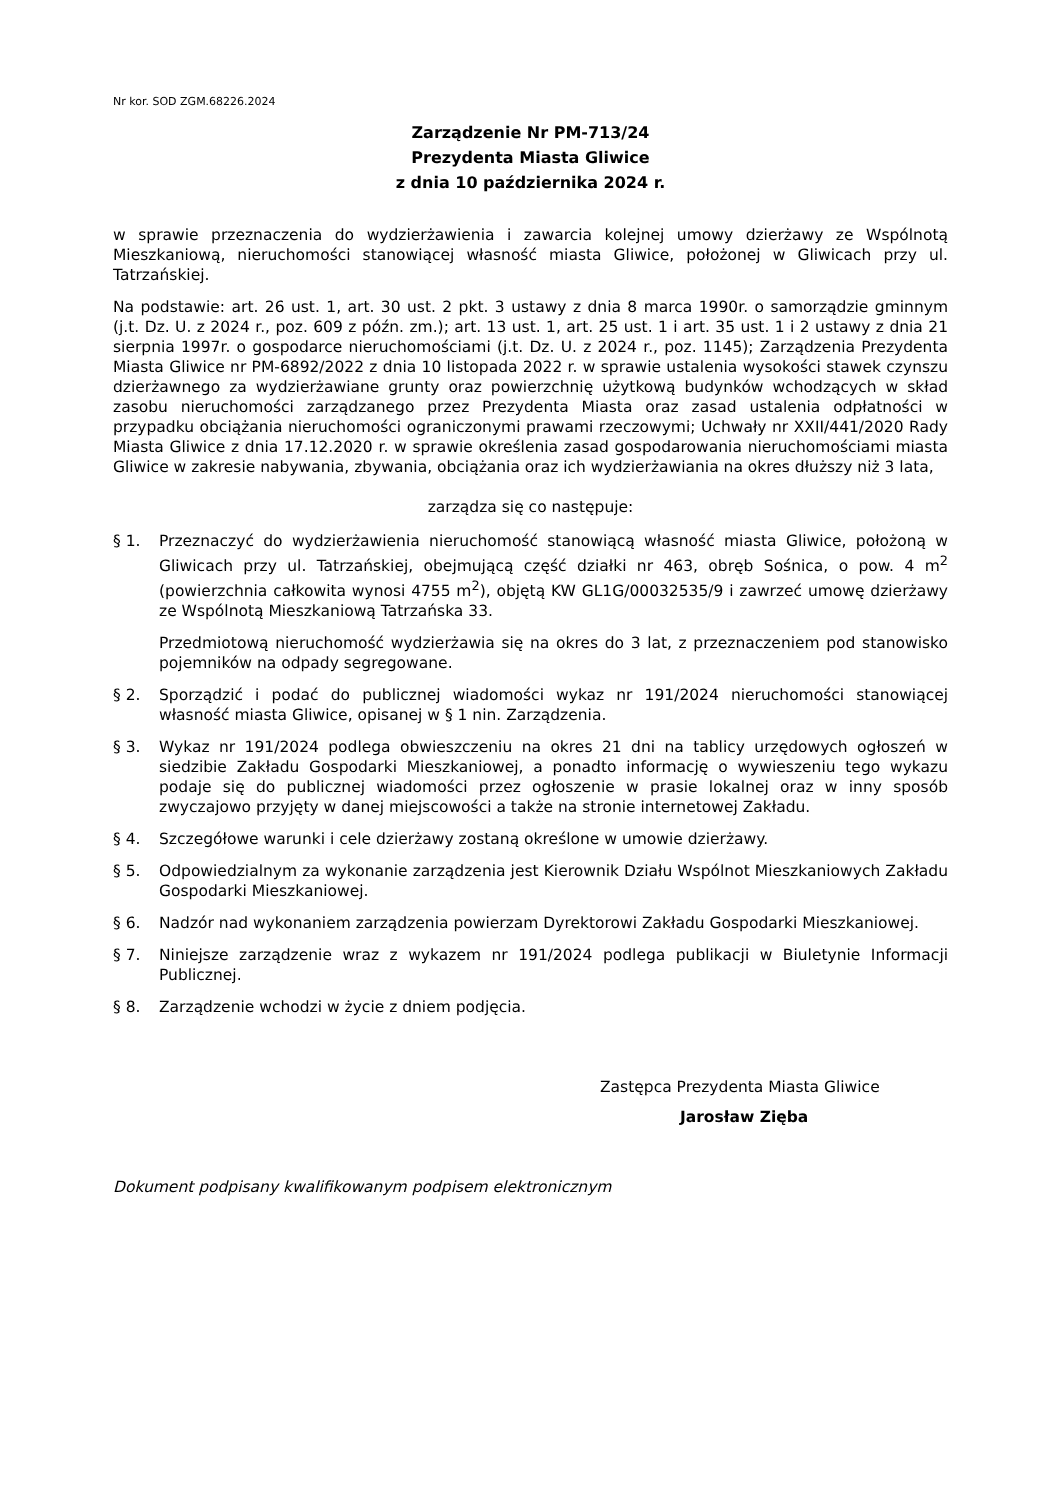Nr kor. SOD ZGM.68226.2024
Zarządzenie Nr PM-713/24
Prezydenta Miasta Gliwice
z dnia 10 października 2024 r.
w sprawie przeznaczenia do wydzierżawienia i zawarcia kolejnej umowy dzierżawy ze Wspólnotą Mieszkaniową, nieruchomości stanowiącej własność miasta Gliwice, położonej w Gliwicach przy ul. Tatrzańskiej.
Na podstawie: art. 26 ust. 1, art. 30 ust. 2 pkt. 3 ustawy z dnia 8 marca 1990r. o samorządzie gminnym (j.t. Dz. U. z 2024 r., poz. 609 z późn. zm.); art. 13 ust. 1, art. 25 ust. 1 i art. 35 ust. 1 i 2 ustawy z dnia 21 sierpnia 1997r. o gospodarce nieruchomościami (j.t. Dz. U. z 2024 r., poz. 1145); Zarządzenia Prezydenta Miasta Gliwice nr PM-6892/2022 z dnia 10 listopada 2022 r. w sprawie ustalenia wysokości stawek czynszu dzierżawnego za wydzierżawiane grunty oraz powierzchnię użytkową budynków wchodzących w skład zasobu nieruchomości zarządzanego przez Prezydenta Miasta oraz zasad ustalenia odpłatności w przypadku obciążania nieruchomości ograniczonymi prawami rzeczowymi; Uchwały nr XXII/441/2020 Rady Miasta Gliwice z dnia 17.12.2020 r. w sprawie określenia zasad gospodarowania nieruchomościami miasta Gliwice w zakresie nabywania, zbywania, obciążania oraz ich wydzierżawiania na okres dłuższy niż 3 lata,
zarządza się co następuje:
§ 1. Przeznaczyć do wydzierżawienia nieruchomość stanowiącą własność miasta Gliwice, położoną w Gliwicach przy ul. Tatrzańskiej, obejmującą część działki nr 463, obręb Sośnica, o pow. 4 m<sup>2</sup> (powierzchnia całkowita wynosi 4755 m<sup>2</sup>), objętą KW GL1G/00032535/9 i zawrzeć umowę dzierżawy ze Wspólnotą Mieszkaniową Tatrzańska 33.
Przedmiotową nieruchomość wydzierżawia się na okres do 3 lat, z przeznaczeniem pod stanowisko pojemników na odpady segregowane.
§ 2. Sporządzić i podać do publicznej wiadomości wykaz nr 191/2024 nieruchomości stanowiącej własność miasta Gliwice, opisanej w § 1 nin. Zarządzenia.
§ 3. Wykaz nr 191/2024 podlega obwieszczeniu na okres 21 dni na tablicy urzędowych ogłoszeń w siedzibie Zakładu Gospodarki Mieszkaniowej, a ponadto informację o wywieszeniu tego wykazu podaje się do publicznej wiadomości przez ogłoszenie w prasie lokalnej oraz w inny sposób zwyczajowo przyjęty w danej miejscowości a także na stronie internetowej Zakładu.
§ 4. Szczegółowe warunki i cele dzierżawy zostaną określone w umowie dzierżawy.
§ 5. Odpowiedzialnym za wykonanie zarządzenia jest Kierownik Działu Wspólnot Mieszkaniowych Zakładu Gospodarki Mieszkaniowej.
§ 6. Nadzór nad wykonaniem zarządzenia powierzam Dyrektorowi Zakładu Gospodarki Mieszkaniowej.
§ 7. Niniejsze zarządzenie wraz z wykazem nr 191/2024 podlega publikacji w Biuletynie Informacji Publicznej.
§ 8. Zarządzenie wchodzi w życie z dniem podjęcia.
Zastępca Prezydenta Miasta Gliwice
Jarosław Zięba
Dokument podpisany kwalifikowanym podpisem elektronicznym